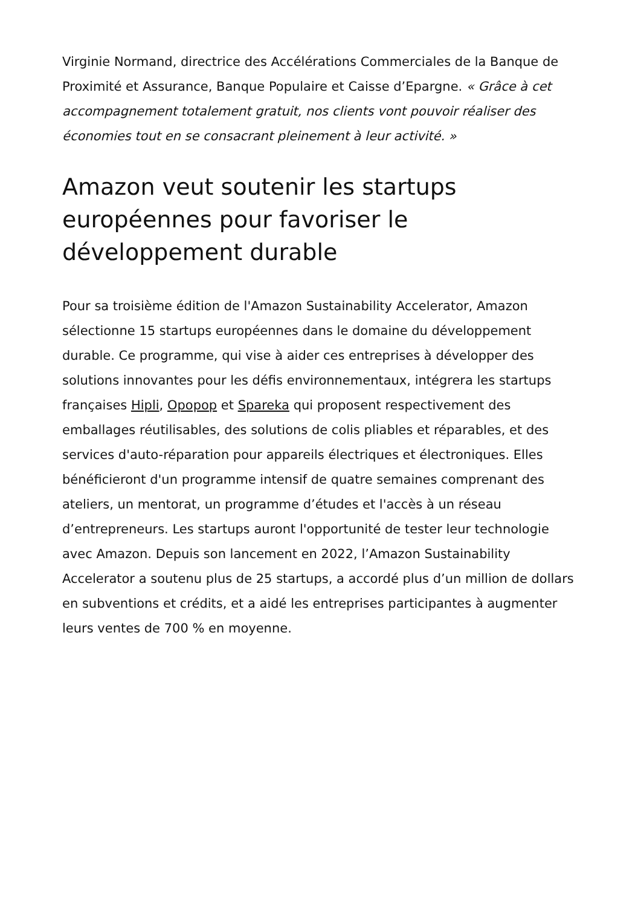Virginie Normand, directrice des Accélérations Commerciales de la Banque de Proximité et Assurance, Banque Populaire et Caisse d’Epargne. « Grâce à cet accompagnement totalement gratuit, nos clients vont pouvoir réaliser des économies tout en se consacrant pleinement à leur activité. »
Amazon veut soutenir les startups européennes pour favoriser le développement durable
Pour sa troisième édition de l'Amazon Sustainability Accelerator, Amazon sélectionne 15 startups européennes dans le domaine du développement durable. Ce programme, qui vise à aider ces entreprises à développer des solutions innovantes pour les défis environnementaux, intégrera les startups françaises Hipli, Opopop et Spareka qui proposent respectivement des emballages réutilisables, des solutions de colis pliables et réparables, et des services d'auto-réparation pour appareils électriques et électroniques. Elles bénéficieront d'un programme intensif de quatre semaines comprenant des ateliers, un mentorat, un programme d’études et l'accès à un réseau d’entrepreneurs. Les startups auront l'opportunité de tester leur technologie avec Amazon. Depuis son lancement en 2022, l’Amazon Sustainability Accelerator a soutenu plus de 25 startups, a accordé plus d’un million de dollars en subventions et crédits, et a aidé les entreprises participantes à augmenter leurs ventes de 700 % en moyenne.